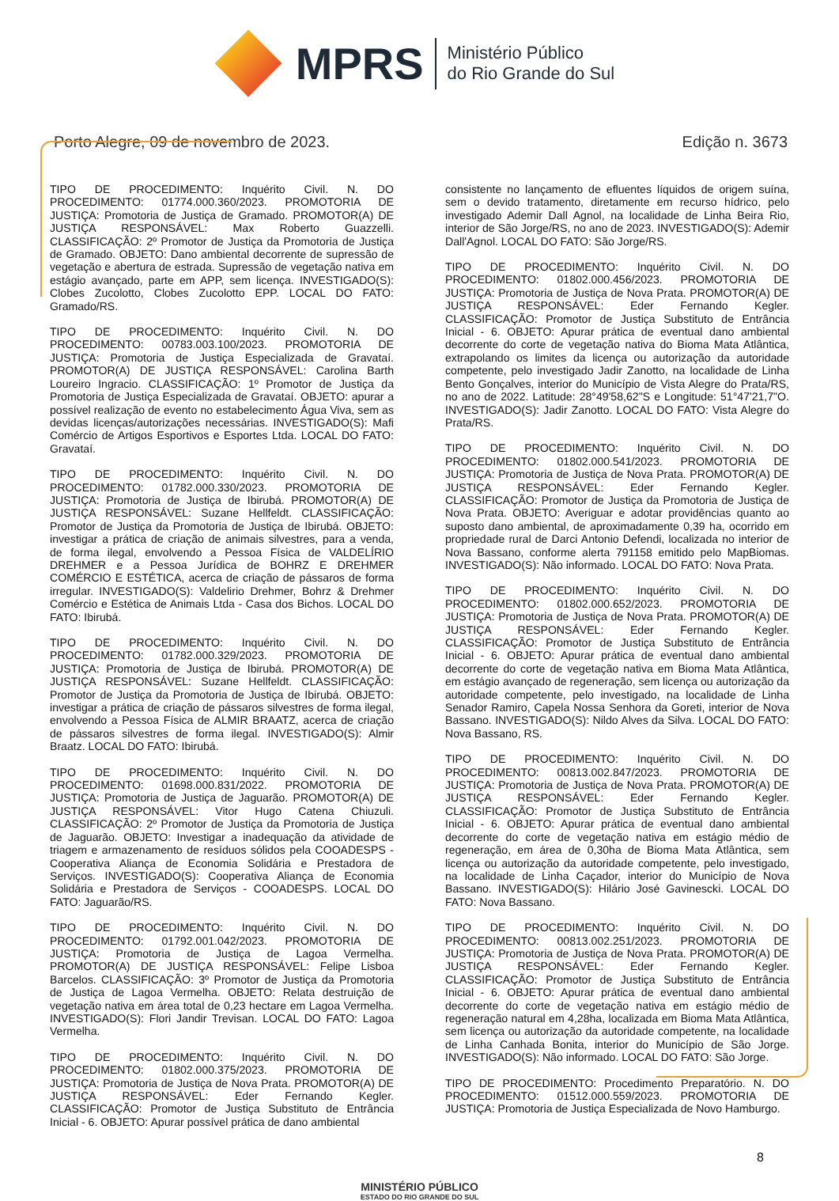MPRS
Ministério Público
do Rio Grande do Sul
Porto Alegre, 09 de novembro de 2023. Edição n. 3673
TIPO DE PROCEDIMENTO: Inquérito Civil. N. DO PROCEDIMENTO: 01774.000.360/2023. PROMOTORIA DE JUSTIÇA: Promotoria de Justiça de Gramado. PROMOTOR(A) DE JUSTIÇA RESPONSÁVEL: Max Roberto Guazzelli. CLASSIFICAÇÃO: 2º Promotor de Justiça da Promotoria de Justiça de Gramado. OBJETO: Dano ambiental decorrente de supressão de vegetação e abertura de estrada. Supressão de vegetação nativa em estágio avançado, parte em APP, sem licença. INVESTIGADO(S): Clobes Zucolotto, Clobes Zucolotto EPP. LOCAL DO FATO: Gramado/RS.
TIPO DE PROCEDIMENTO: Inquérito Civil. N. DO PROCEDIMENTO: 00783.003.100/2023. PROMOTORIA DE JUSTIÇA: Promotoria de Justiça Especializada de Gravataí. PROMOTOR(A) DE JUSTIÇA RESPONSÁVEL: Carolina Barth Loureiro Ingracio. CLASSIFICAÇÃO: 1º Promotor de Justiça da Promotoria de Justiça Especializada de Gravataí. OBJETO: apurar a possível realização de evento no estabelecimento Água Viva, sem as devidas licenças/autorizações necessárias. INVESTIGADO(S): Mafi Comércio de Artigos Esportivos e Esportes Ltda. LOCAL DO FATO: Gravataí.
TIPO DE PROCEDIMENTO: Inquérito Civil. N. DO PROCEDIMENTO: 01782.000.330/2023. PROMOTORIA DE JUSTIÇA: Promotoria de Justiça de Ibirubá. PROMOTOR(A) DE JUSTIÇA RESPONSÁVEL: Suzane Hellfeldt. CLASSIFICAÇÃO: Promotor de Justiça da Promotoria de Justiça de Ibirubá. OBJETO: investigar a prática de criação de animais silvestres, para a venda, de forma ilegal, envolvendo a Pessoa Física de VALDELÍRIO DREHMER e a Pessoa Jurídica de BOHRZ E DREHMER COMÉRCIO E ESTÉTICA, acerca de criação de pássaros de forma irregular. INVESTIGADO(S): Valdelirio Drehmer, Bohrz & Drehmer Comércio e Estética de Animais Ltda - Casa dos Bichos. LOCAL DO FATO: Ibirubá.
TIPO DE PROCEDIMENTO: Inquérito Civil. N. DO PROCEDIMENTO: 01782.000.329/2023. PROMOTORIA DE JUSTIÇA: Promotoria de Justiça de Ibirubá. PROMOTOR(A) DE JUSTIÇA RESPONSÁVEL: Suzane Hellfeldt. CLASSIFICAÇÃO: Promotor de Justiça da Promotoria de Justiça de Ibirubá. OBJETO: investigar a prática de criação de pássaros silvestres de forma ilegal, envolvendo a Pessoa Física de ALMIR BRAATZ, acerca de criação de pássaros silvestres de forma ilegal. INVESTIGADO(S): Almir Braatz. LOCAL DO FATO: Ibirubá.
TIPO DE PROCEDIMENTO: Inquérito Civil. N. DO PROCEDIMENTO: 01698.000.831/2022. PROMOTORIA DE JUSTIÇA: Promotoria de Justiça de Jaguarão. PROMOTOR(A) DE JUSTIÇA RESPONSÁVEL: Vitor Hugo Catena Chiuzuli. CLASSIFICAÇÃO: 2º Promotor de Justiça da Promotoria de Justiça de Jaguarão. OBJETO: Investigar a inadequação da atividade de triagem e armazenamento de resíduos sólidos pela COOADESPS - Cooperativa Aliança de Economia Solidária e Prestadora de Serviços. INVESTIGADO(S): Cooperativa Aliança de Economia Solidária e Prestadora de Serviços - COOADESPS. LOCAL DO FATO: Jaguarão/RS.
TIPO DE PROCEDIMENTO: Inquérito Civil. N. DO PROCEDIMENTO: 01792.001.042/2023. PROMOTORIA DE JUSTIÇA: Promotoria de Justiça de Lagoa Vermelha. PROMOTOR(A) DE JUSTIÇA RESPONSÁVEL: Felipe Lisboa Barcelos. CLASSIFICAÇÃO: 3º Promotor de Justiça da Promotoria de Justiça de Lagoa Vermelha. OBJETO: Relata destruição de vegetação nativa em área total de 0,23 hectare em Lagoa Vermelha. INVESTIGADO(S): Flori Jandir Trevisan. LOCAL DO FATO: Lagoa Vermelha.
TIPO DE PROCEDIMENTO: Inquérito Civil. N. DO PROCEDIMENTO: 01802.000.375/2023. PROMOTORIA DE JUSTIÇA: Promotoria de Justiça de Nova Prata. PROMOTOR(A) DE JUSTIÇA RESPONSÁVEL: Eder Fernando Kegler. CLASSIFICAÇÃO: Promotor de Justiça Substituto de Entrância Inicial - 6. OBJETO: Apurar possível prática de dano ambiental
consistente no lançamento de efluentes líquidos de origem suína, sem o devido tratamento, diretamente em recurso hídrico, pelo investigado Ademir Dall Agnol, na localidade de Linha Beira Rio, interior de São Jorge/RS, no ano de 2023. INVESTIGADO(S): Ademir Dall'Agnol. LOCAL DO FATO: São Jorge/RS.
TIPO DE PROCEDIMENTO: Inquérito Civil. N. DO PROCEDIMENTO: 01802.000.456/2023. PROMOTORIA DE JUSTIÇA: Promotoria de Justiça de Nova Prata. PROMOTOR(A) DE JUSTIÇA RESPONSÁVEL: Eder Fernando Kegler. CLASSIFICAÇÃO: Promotor de Justiça Substituto de Entrância Inicial - 6. OBJETO: Apurar prática de eventual dano ambiental decorrente do corte de vegetação nativa do Bioma Mata Atlântica, extrapolando os limites da licença ou autorização da autoridade competente, pelo investigado Jadir Zanotto, na localidade de Linha Bento Gonçalves, interior do Município de Vista Alegre do Prata/RS, no ano de 2022. Latitude: 28°49'58,62"S e Longitude: 51°47'21,7"O. INVESTIGADO(S): Jadir Zanotto. LOCAL DO FATO: Vista Alegre do Prata/RS.
TIPO DE PROCEDIMENTO: Inquérito Civil. N. DO PROCEDIMENTO: 01802.000.541/2023. PROMOTORIA DE JUSTIÇA: Promotoria de Justiça de Nova Prata. PROMOTOR(A) DE JUSTIÇA RESPONSÁVEL: Eder Fernando Kegler. CLASSIFICAÇÃO: Promotor de Justiça da Promotoria de Justiça de Nova Prata. OBJETO: Averiguar e adotar providências quanto ao suposto dano ambiental, de aproximadamente 0,39 ha, ocorrido em propriedade rural de Darci Antonio Defendi, localizada no interior de Nova Bassano, conforme alerta 791158 emitido pelo MapBiomas. INVESTIGADO(S): Não informado. LOCAL DO FATO: Nova Prata.
TIPO DE PROCEDIMENTO: Inquérito Civil. N. DO PROCEDIMENTO: 01802.000.652/2023. PROMOTORIA DE JUSTIÇA: Promotoria de Justiça de Nova Prata. PROMOTOR(A) DE JUSTIÇA RESPONSÁVEL: Eder Fernando Kegler. CLASSIFICAÇÃO: Promotor de Justiça Substituto de Entrância Inicial - 6. OBJETO: Apurar prática de eventual dano ambiental decorrente do corte de vegetação nativa em Bioma Mata Atlântica, em estágio avançado de regeneração, sem licença ou autorização da autoridade competente, pelo investigado, na localidade de Linha Senador Ramiro, Capela Nossa Senhora da Goreti, interior de Nova Bassano. INVESTIGADO(S): Nildo Alves da Silva. LOCAL DO FATO: Nova Bassano, RS.
TIPO DE PROCEDIMENTO: Inquérito Civil. N. DO PROCEDIMENTO: 00813.002.847/2023. PROMOTORIA DE JUSTIÇA: Promotoria de Justiça de Nova Prata. PROMOTOR(A) DE JUSTIÇA RESPONSÁVEL: Eder Fernando Kegler. CLASSIFICAÇÃO: Promotor de Justiça Substituto de Entrância Inicial - 6. OBJETO: Apurar prática de eventual dano ambiental decorrente do corte de vegetação nativa em estágio médio de regeneração, em área de 0,30ha de Bioma Mata Atlântica, sem licença ou autorização da autoridade competente, pelo investigado, na localidade de Linha Caçador, interior do Município de Nova Bassano. INVESTIGADO(S): Hilário José Gavinescki. LOCAL DO FATO: Nova Bassano.
TIPO DE PROCEDIMENTO: Inquérito Civil. N. DO PROCEDIMENTO: 00813.002.251/2023. PROMOTORIA DE JUSTIÇA: Promotoria de Justiça de Nova Prata. PROMOTOR(A) DE JUSTIÇA RESPONSÁVEL: Eder Fernando Kegler. CLASSIFICAÇÃO: Promotor de Justiça Substituto de Entrância Inicial - 6. OBJETO: Apurar prática de eventual dano ambiental decorrente do corte de vegetação nativa em estágio médio de regeneração natural em 4,28ha, localizada em Bioma Mata Atlântica, sem licença ou autorização da autoridade competente, na localidade de Linha Canhada Bonita, interior do Município de São Jorge. INVESTIGADO(S): Não informado. LOCAL DO FATO: São Jorge.
TIPO DE PROCEDIMENTO: Procedimento Preparatório. N. DO PROCEDIMENTO: 01512.000.559/2023. PROMOTORIA DE JUSTIÇA: Promotoria de Justiça Especializada de Novo Hamburgo.
8
MINISTÉRIO PÚBLICO
ESTADO DO RIO GRANDE DO SUL